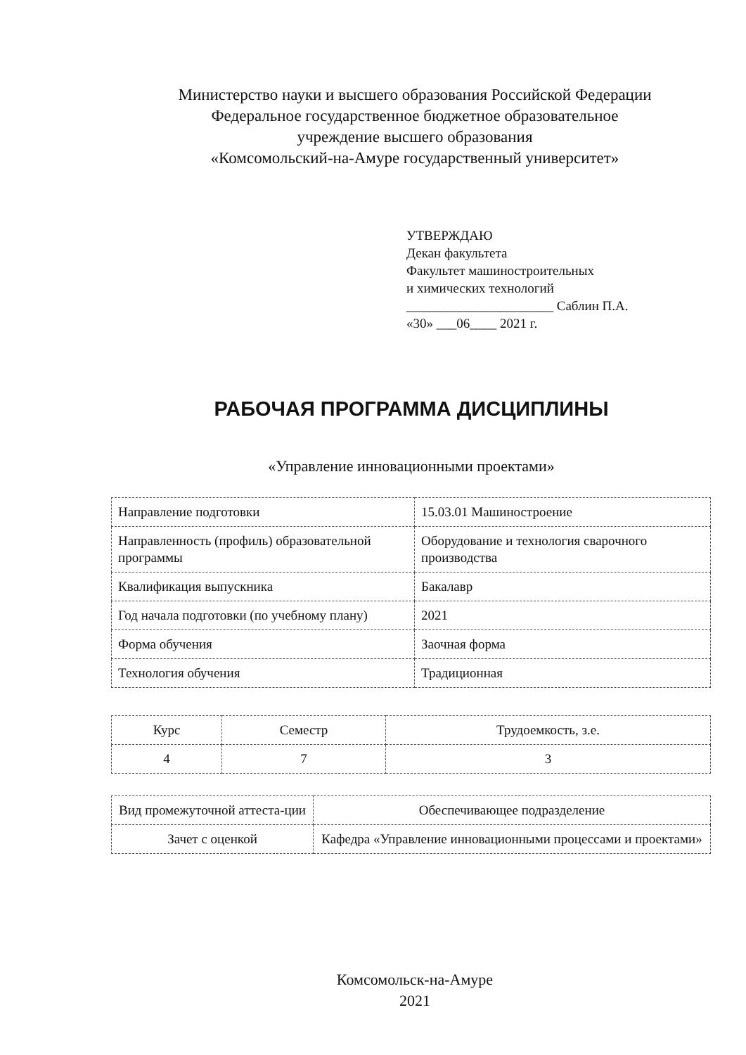Министерство науки и высшего образования Российской Федерации
Федеральное государственное бюджетное образовательное
учреждение высшего образования
«Комсомольский-на-Амуре государственный университет»
УТВЕРЖДАЮ
Декан факультета
Факультет машиностроительных
и химических технологий
______________________ Саблин П.А.
«30» ___06____ 2021 г.
РАБОЧАЯ ПРОГРАММА ДИСЦИПЛИНЫ
«Управление инновационными проектами»
| Направление подготовки | 15.03.01 Машиностроение |
| Направленность (профиль) образовательной программы | Оборудование и технология сварочного производства |
| Квалификация выпускника | Бакалавр |
| Год начала подготовки (по учебному плану) | 2021 |
| Форма обучения | Заочная форма |
| Технология обучения | Традиционная |
| Курс | Семестр | Трудоемкость, з.е. |
| 4 | 7 | 3 |
| Вид промежуточной аттеста-ции | Обеспечивающее подразделение |
| Зачет с оценкой | Кафедра «Управление инновационными процессами и проектами» |
Комсомольск-на-Амуре
2021